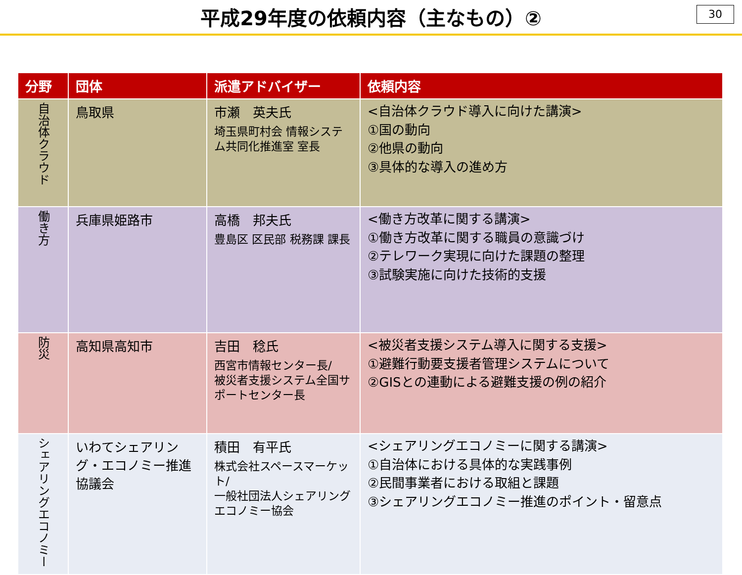平成29年度の依頼内容（主なもの）②
30
| 分野 | 団体 | 派遣アドバイザー | 依頼内容 |
| --- | --- | --- | --- |
| 自治体クラウド | 鳥取県 | 市瀬 英夫氏 埼玉県町村会 情報システム共同化推進室 室長 | <自治体クラウド導入に向けた講演> ①国の動向 ②他県の動向 ③具体的な導入の進め方 |
| 働き方 | 兵庫県姫路市 | 高橋 邦夫氏 豊島区 区民部 税務課 課長 | <働き方改革に関する講演> ①働き方改革に関する職員の意識づけ ②テレワーク実現に向けた課題の整理 ③試験実施に向けた技術的支援 |
| 防災 | 高知県高知市 | 吉田 稔氏 西宮市情報センター長/ 被災者支援システム全国サポートセンター長 | <被災者支援システム導入に関する支援> ①避難行動要支援者管理システムについて ②GISとの連動による避難支援の例の紹介 |
| シェアリングエコノミー | いわてシェアリング・エコノミー推進協議会 | 積田 有平氏 株式会社スペースマーケット/ 一般社団法人シェアリングエコノミー協会 | <シェアリングエコノミーに関する講演> ①自治体における具体的な実践事例 ②民間事業者における取組と課題 ③シェアリングエコノミー推進のポイント・留意点 |